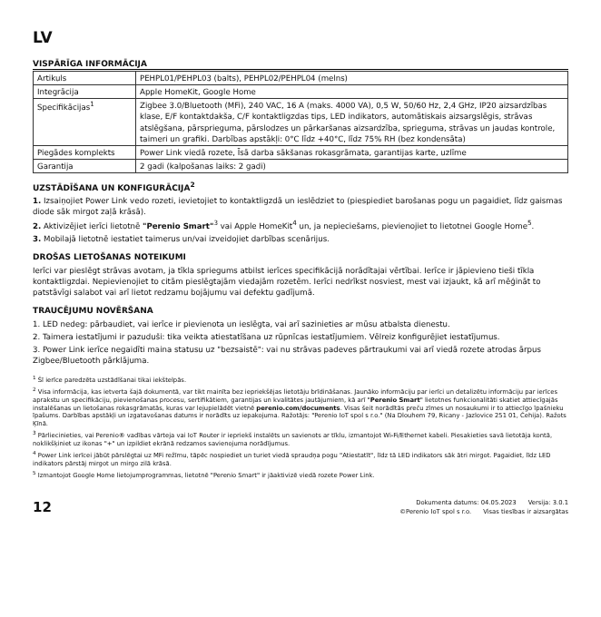LV
VISPĀRĪGA INFORMĀCIJA
| Artikuls | PEHPL01/PEHPL03 (balts), PEHPL02/PEHPL04 (melns) |
| Integrācija | Apple HomeKit, Google Home |
| Specifikācijas<sup>1</sup> | Zigbee 3.0/Bluetooth (MFi), 240 VAC, 16 A (maks. 4000 VA), 0,5 W, 50/60 Hz, 2,4 GHz, IP20 aizsardzības klase, E/F kontaktdakša, C/F kontaktligzdas tips, LED indikators, automātiskais aizsargslēgis, strāvas atslēgšana, pārsprieguma, pārslodzes un pārkaršanas aizsardzība, sprieguma, strāvas un jaudas kontrole, taimeri un grafiki. Darbības apstākļi: 0°C līdz +40°C, līdz 75% RH (bez kondensāta) |
| Piegādes komplekts | Power Link viedā rozete, Īsā darba sākšanas rokasgrāmata, garantijas karte, uzlīme |
| Garantija | 2 gadi (kalpošanas laiks: 2 gadi) |
UZSTĀDĪŠANA UN KONFIGURĀCIJA<sup>2</sup>
1. Izsaiņojiet Power Link vedo rozeti, ievietojiet to kontaktligzdā un ieslēdziet to (piespiediet barošanas pogu un pagaidiet, līdz gaismas diode sāk mirgot zaļā krāsā).
2. Aktivizējiet ierīci lietotnē "Perenio Smart"<sup>3</sup> vai Apple HomeKit<sup>4</sup> un, ja nepieciešams, pievienojiet to lietotnei Google Home<sup>5</sup>.
3. Mobilajā lietotnē iestatiet taimerus un/vai izveidojiet darbības scenārijus.
DROŠAS LIETOŠANAS NOTEIKUMI
Ierīci var pieslēgt strāvas avotam, ja tīkla spriegums atbilst ierīces specifikācijā norādītajai vērtībai. Ierīce ir jāpievieno tieši tīkla kontaktligzdai. Nepievienojiet to citām pieslēgtajām viedajām rozetēm. Ierīci nedrīkst nosviest, mest vai izjaukt, kā arī mēģināt to patstāvīgi salabot vai arī lietot redzamu bojājumu vai defektu gadījumā.
TRAUCĒJUMU NOVĒRŠANA
1. LED nedeg: pārbaudiet, vai ierīce ir pievienota un ieslēgta, vai arī sazinieties ar mūsu atbalsta dienestu.
2. Taimera iestatījumi ir pazuduši: tika veikta atiestatīšana uz rūpnīcas iestatījumiem. Vēlreiz konfigurējiet iestatījumus.
3. Power Link ierīce negaidīti maina statusu uz "bezsaistē": vai nu strāvas padeves pārtraukumi vai arī viedā rozete atrodas ārpus Zigbee/Bluetooth pārklājuma.
<sup>1</sup> Šī ierīce paredzēta uzstādīšanai tikai iekštelpās.
<sup>2</sup> Visa informācija, kas ietverta šajā dokumentā, var tikt mainīta bez iepriekšējas lietotāju brīdināšanas. Jaunāko informāciju par ierīci un detalizētu informāciju par ierīces aprakstu un specifikāciju, pievienošanas procesu, sertifikātiem, garantijas un kvalitātes jautājumiem, kā arī "Perenio Smart" lietotnes funkcionalitāti skatiet attiecīgajās instalēšanas un lietošanas rokasgrāmatās, kuras var lejupielādēt vietnē perenio.com/documents. Visas šeit norādītās preču zīmes un nosaukumi ir to attiecīgo īpašnieku īpašums. Darbības apstākļi un izgatavošanas datums ir norādīts uz iepakojuma. Ražotājs: "Perenio IoT spol s r.o." (Na Dlouhem 79, Ricany - Jazlovice 251 01, Čehija). Ražots Ķīnā.
<sup>3</sup> Pārliecinieties, vai Perenio® vadības vārteja vai IoT Router ir iepriekš instalēts un savienots ar tīklu, izmantojot Wi-Fi/Ethernet kabeli. Piesakieties savā lietotāja kontā, noklikšķiniet uz ikonas "+" un izpildiet ekrānā redzamos savienojuma norādījumus.
<sup>4</sup> Power Link ierīcei jābūt pārslēgtai uz MFi režīmu, tāpēc nospiediet un turiet viedā spraudņa pogu "Atiestatīt", līdz tā LED indikators sāk ātri mirgot. Pagaidiet, līdz LED indikators pārstāj mirgot un mirgo zilā krāsā.
<sup>5</sup> Izmantojot Google Home lietojumprogrammas, lietotnē "Perenio Smart" ir jāaktivizē viedā rozete Power Link.
12
Dokumenta datums: 04.05.2023 Versija: 3.0.1
©Perenio IoT spol s r.o. Visas tiesības ir aizsargātas